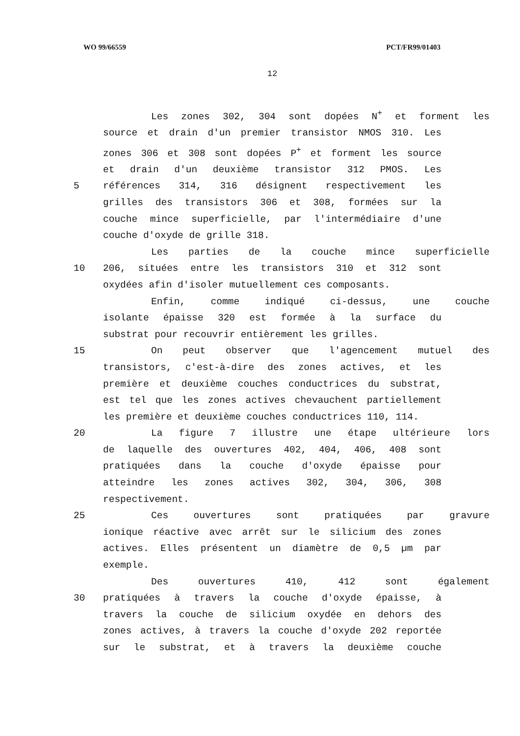WO 99/66559 PCT/FR99/01403
12
Les zones 302, 304 sont dopées N<sup>+</sup> et forment les
source et drain d'un premier transistor NMOS 310. Les
zones 306 et 308 sont dopées P<sup>+</sup> et forment les source
et drain d'un deuxième transistor 312 PMOS. Les
5 références 314, 316 désignent respectivement les
grilles des transistors 306 et 308, formées sur la
couche mince superficielle, par l'intermédiaire d'une
couche d'oxyde de grille 318.
Les parties de la couche mince superficielle
10 206, situées entre les transistors 310 et 312 sont
oxydées afin d'isoler mutuellement ces composants.
Enfin, comme indiqué ci-dessus, une couche
isolante épaisse 320 est formée à la surface du
substrat pour recouvrir entièrement les grilles.
15 On peut observer que l'agencement mutuel des
transistors, c'est-à-dire des zones actives, et les
première et deuxième couches conductrices du substrat,
est tel que les zones actives chevauchent partiellement
les première et deuxième couches conductrices 110, 114.
20 La figure 7 illustre une étape ultérieure lors
de laquelle des ouvertures 402, 404, 406, 408 sont
pratiquées dans la couche d'oxyde épaisse pour
atteindre les zones actives 302, 304, 306, 308
respectivement.
25 Ces ouvertures sont pratiquées par gravure
ionique réactive avec arrêt sur le silicium des zones
actives. Elles présentent un diamètre de 0,5 µm par
exemple.
Des ouvertures 410, 412 sont également
30 pratiquées à travers la couche d'oxyde épaisse, à
travers la couche de silicium oxydée en dehors des
zones actives, à travers la couche d'oxyde 202 reportée
sur le substrat, et à travers la deuxième couche